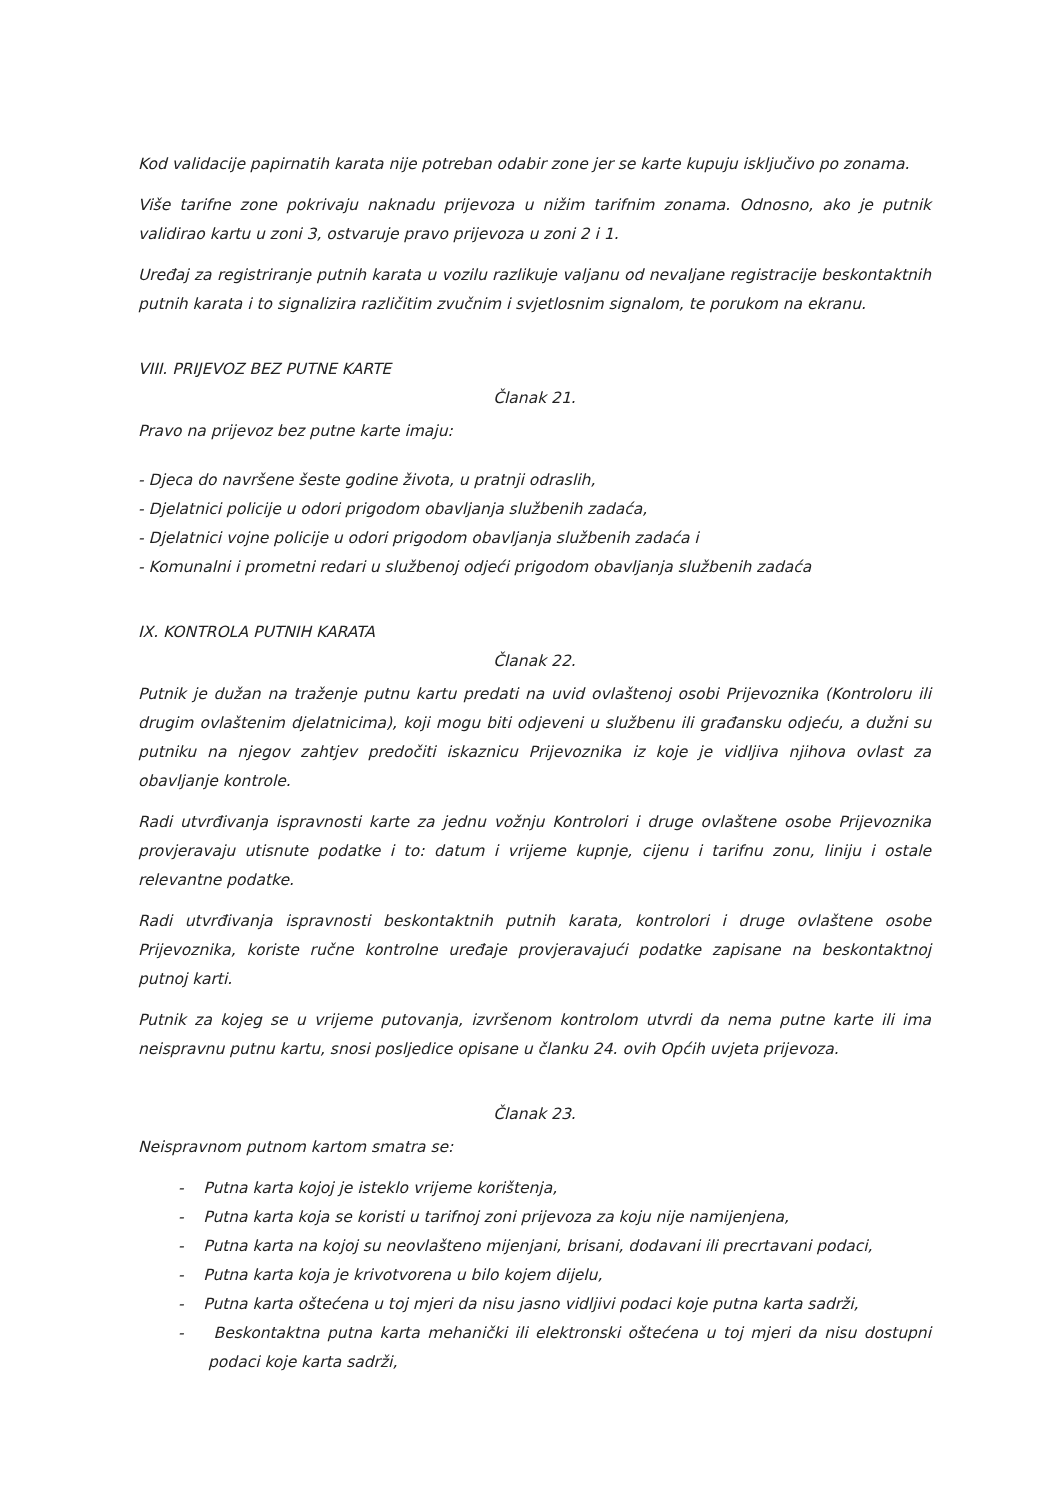Kod validacije papirnatih karata nije potreban odabir zone jer se karte kupuju isključivo po zonama.
Više tarifne zone pokrivaju naknadu prijevoza u nižim tarifnim zonama. Odnosno, ako je putnik validirao kartu u zoni 3, ostvaruje pravo prijevoza u zoni 2 i 1.
Uređaj za registriranje putnih karata u vozilu razlikuje valjanu od nevaljane registracije beskontaktnih putnih karata i to signalizira različitim zvučnim i svjetlosnim signalom, te porukom na ekranu.
VIII. PRIJEVOZ BEZ PUTNE KARTE
Članak 21.
Pravo na prijevoz bez putne karte imaju:
- Djeca do navršene šeste godine života, u pratnji odraslih,
- Djelatnici policije u odori prigodom obavljanja službenih zadaća,
- Djelatnici vojne policije u odori prigodom obavljanja službenih zadaća i
- Komunalni i prometni redari u službenoj odjeći prigodom obavljanja službenih zadaća
IX. KONTROLA PUTNIH KARATA
Članak 22.
Putnik je dužan na traženje putnu kartu predati na uvid ovlaštenoj osobi Prijevoznika (Kontroloru ili drugim ovlaštenim djelatnicima), koji mogu biti odjeveni u službenu ili građansku odjeću, a dužni su putniku na njegov zahtjev predočiti iskaznicu Prijevoznika iz koje je vidljiva njihova ovlast za obavljanje kontrole.
Radi utvrđivanja ispravnosti karte za jednu vožnju Kontrolori i druge ovlaštene osobe Prijevoznika provjeravaju utisnute podatke i to: datum i vrijeme kupnje, cijenu i tarifnu zonu, liniju i ostale relevantne podatke.
Radi utvrđivanja ispravnosti beskontaktnih putnih karata, kontrolori i druge ovlaštene osobe Prijevoznika, koriste ručne kontrolne uređaje provjeravajući podatke zapisane na beskontaktnoj putnoj karti.
Putnik za kojeg se u vrijeme putovanja, izvršenom kontrolom utvrdi da nema putne karte ili ima neispravnu putnu kartu, snosi posljedice opisane u članku 24. ovih Općih uvjeta prijevoza.
Članak 23.
Neispravnom putnom kartom smatra se:
- Putna karta kojoj je isteklo vrijeme korištenja,
- Putna karta koja se koristi u tarifnoj zoni prijevoza za koju nije namijenjena,
- Putna karta na kojoj su neovlašteno mijenjani, brisani, dodavani ili precrtavani podaci,
- Putna karta koja je krivotvorena u bilo kojem dijelu,
- Putna karta oštećena u toj mjeri da nisu jasno vidljivi podaci koje putna karta sadrži,
- Beskontaktna putna karta mehanički ili elektronski oštećena u toj mjeri da nisu dostupni podaci koje karta sadrži,